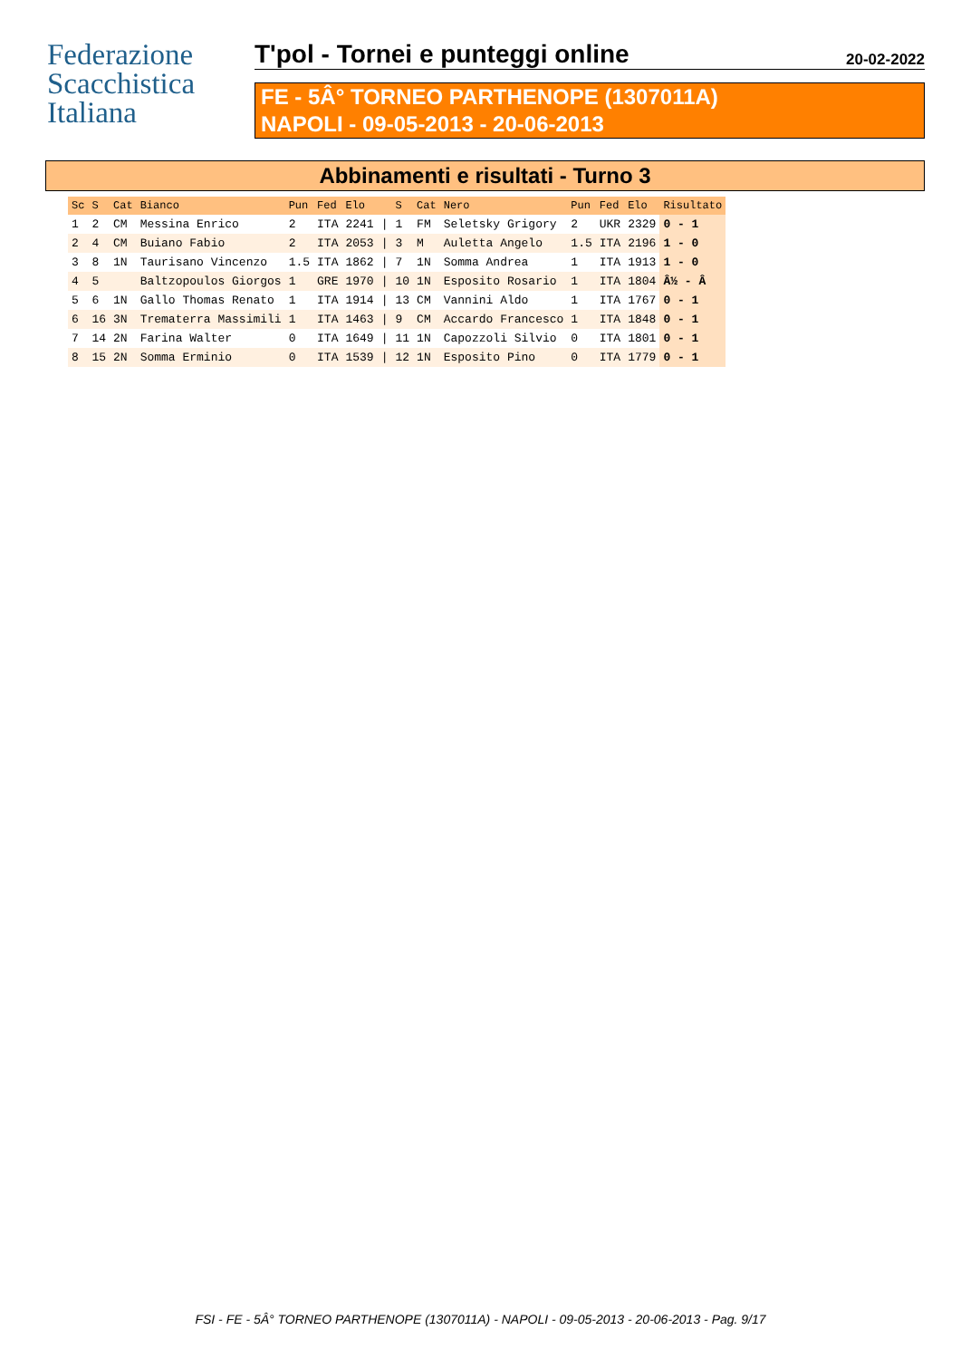Federazione Scacchistica Italiana
T'pol - Tornei e punteggi online 20-02-2022
FE - 5Â° TORNEO PARTHENOPE (1307011A)
NAPOLI - 09-05-2013 - 20-06-2013
Abbinamenti e risultati - Turno 3
| Sc | S | Cat | Bianco | Pun | Fed | Elo | | S | Cat | Nero | Pun | Fed | Elo | Risultato |
| --- | --- | --- | --- | --- | --- | --- | --- | --- | --- | --- | --- | --- | --- | --- |
| 1 | 2 | CM | Messina Enrico | 2 | ITA | 2241 | / | 1 | FM | Seletsky Grigory | 2 | UKR | 2329 | 0 - 1 |
| 2 | 4 | CM | Buiano Fabio | 2 | ITA | 2053 | / | 3 | M | Auletta Angelo | 1.5 | ITA | 2196 | 1 - 0 |
| 3 | 8 | 1N | Taurisano Vincenzo | 1.5 | ITA | 1862 | / | 7 | 1N | Somma Andrea | 1 | ITA | 1913 | 1 - 0 |
| 4 | 5 | | Baltzopoulos Giorgos | 1 | GRE | 1970 | / | 10 | 1N | Esposito Rosario | 1 | ITA | 1804 | Â½ - Â |
| 5 | 6 | 1N | Gallo Thomas Renato | 1 | ITA | 1914 | / | 13 | CM | Vannini Aldo | 1 | ITA | 1767 | 0 - 1 |
| 6 | 16 | 3N | Trematerra Massimili | 1 | ITA | 1463 | / | 9 | CM | Accardo Francesco | 1 | ITA | 1848 | 0 - 1 |
| 7 | 14 | 2N | Farina Walter | 0 | ITA | 1649 | / | 11 | 1N | Capozzoli Silvio | 0 | ITA | 1801 | 0 - 1 |
| 8 | 15 | 2N | Somma Erminio | 0 | ITA | 1539 | / | 12 | 1N | Esposito Pino | 0 | ITA | 1779 | 0 - 1 |
FSI - FE - 5Â° TORNEO PARTHENOPE (1307011A) - NAPOLI - 09-05-2013 - 20-06-2013 - Pag. 9/17